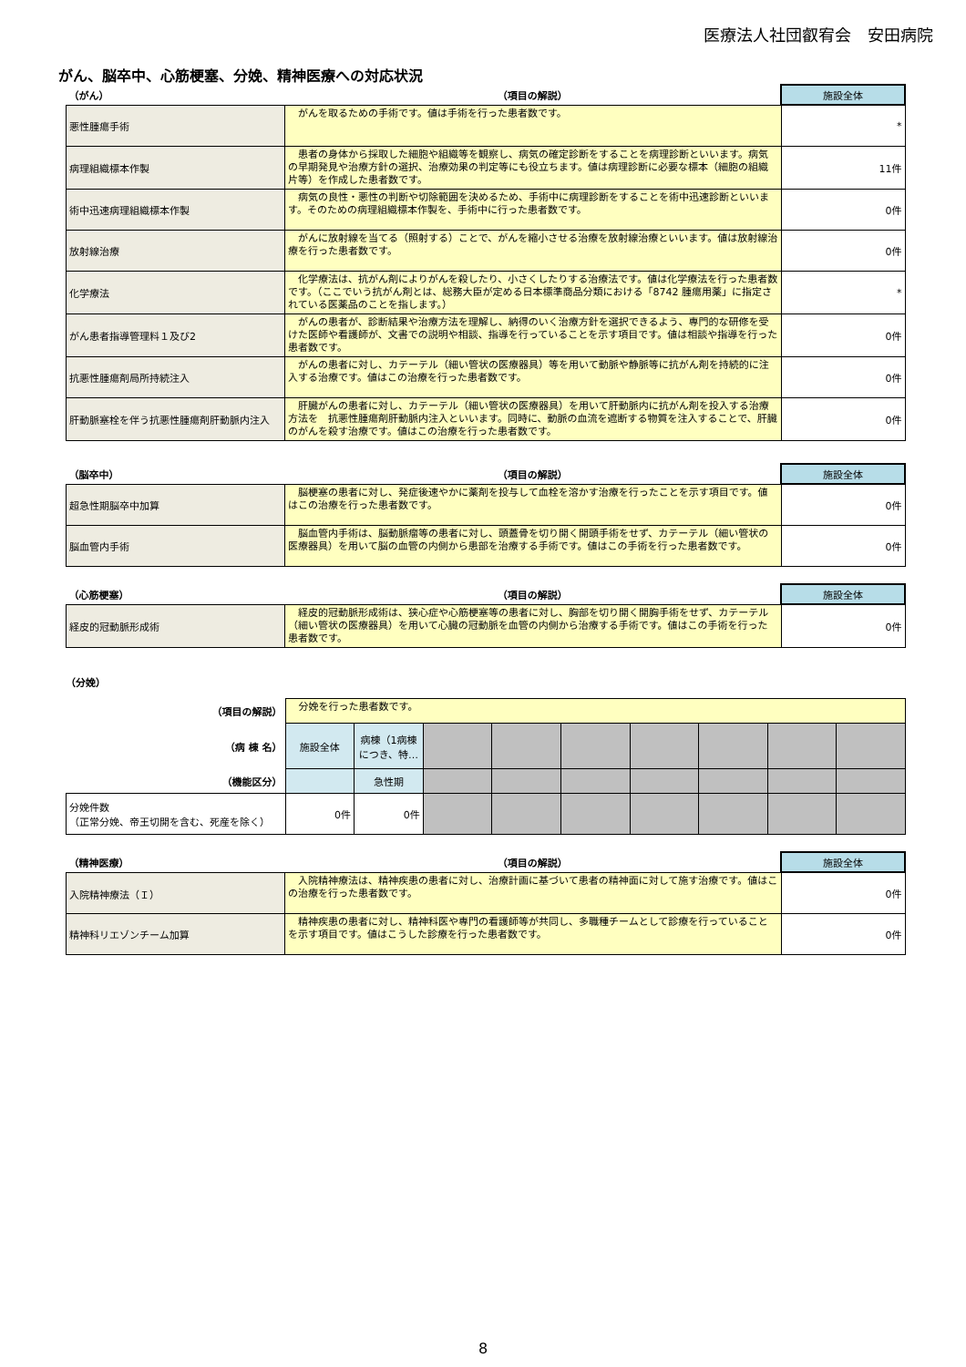医療法人社団叡宥会　安田病院
がん、脳卒中、心筋梗塞、分娩、精神医療への対応状況
| （がん） | （項目の解説） | 施設全体 |
| 悪性腫瘍手術 | がんを取るための手術です。値は手術を行った患者数です。 | * |
| 病理組織標本作製 | 患者の身体から採取した細胞や組織等を観察し、病気の確定診断をすることを病理診断といいます。病気の早期発見や治療方針の選択、治療効果の判定等にも役立ちます。値は病理診断に必要な標本（細胞の組織片等）を作成した患者数です。 | 11件 |
| 術中迅速病理組織標本作製 | 病気の良性・悪性の判断や切除範囲を決めるため、手術中に病理診断をすることを術中迅速診断といいます。そのための病理組織標本作製を、手術中に行った患者数です。 | 0件 |
| 放射線治療 | がんに放射線を当てる（照射する）ことで、がんを縮小させる治療を放射線治療といいます。値は放射線治療を行った患者数です。 | 0件 |
| 化学療法 | 化学療法は、抗がん剤によりがんを殺したり、小さくしたりする治療法です。値は化学療法を行った患者数です。（ここでいう抗がん剤とは、総務大臣が定める日本標準商品分類における「8742 腫瘍用薬」に指定されている医薬品のことを指します。） | * |
| がん患者指導管理料１及び2 | がんの患者が、診断結果や治療方法を理解し、納得のいく治療方針を選択できるよう、専門的な研修を受けた医師や看護師が、文書での説明や相談、指導を行っていることを示す項目です。値は相談や指導を行った患者数です。 | 0件 |
| 抗悪性腫瘍剤局所持続注入 | がんの患者に対し、カテーテル（細い管状の医療器具）等を用いて動脈や静脈等に抗がん剤を持続的に注入する治療です。値はこの治療を行った患者数です。 | 0件 |
| 肝動脈塞栓を伴う抗悪性腫瘍剤肝動脈内注入 | 肝臓がんの患者に対し、カテーテル（細い管状の医療器具）を用いて肝動脈内に抗がん剤を投入する治療方法を 抗悪性腫瘍剤肝動脈内注入といいます。同時に、動脈の血流を遮断する物質を注入することで、肝臓のがんを殺す治療です。値はこの治療を行った患者数です。 | 0件 |
| （脳卒中） | （項目の解説） | 施設全体 |
| 超急性期脳卒中加算 | 脳梗塞の患者に対し、発症後速やかに薬剤を投与して血栓を溶かす治療を行ったことを示す項目です。値はこの治療を行った患者数です。 | 0件 |
| 脳血管内手術 | 脳血管内手術は、脳動脈瘤等の患者に対し、頭蓋骨を切り開く開頭手術をせず、カテーテル（細い管状の医療器具）を用いて脳の血管の内側から患部を治療する手術です。値はこの手術を行った患者数です。 | 0件 |
| （心筋梗塞） | （項目の解説） | 施設全体 |
| 経皮的冠動脈形成術 | 経皮的冠動脈形成術は、狭心症や心筋梗塞等の患者に対し、胸部を切り開く開胸手術をせず、カテーテル（細い管状の医療器具）を用いて心臓の冠動脈を血管の内側から治療する手術です。値はこの手術を行った患者数です。 | 0件 |
（分娩）
| （項目の解説） | 分娩を行った患者数です。 | | | | | | | | |
| （病 棟 名） | 施設全体 | 病棟（1病棟につき、特… | | | | | | | |
| （機能区分） | | 急性期 | | | | | | | |
| 分娩件数 （正常分娩、帝王切開を含む、死産を除く） | 0件 | 0件 | | | | | | | |
| （精神医療） | （項目の解説） | 施設全体 |
| 入院精神療法（Ｉ） | 入院精神療法は、精神疾患の患者に対し、治療計画に基づいて患者の精神面に対して施す治療です。値はこの治療を行った患者数です。 | 0件 |
| 精神科リエゾンチーム加算 | 精神疾患の患者に対し、精神科医や専門の看護師等が共同し、多職種チームとして診療を行っていることを示す項目です。値はこうした診療を行った患者数です。 | 0件 |
8